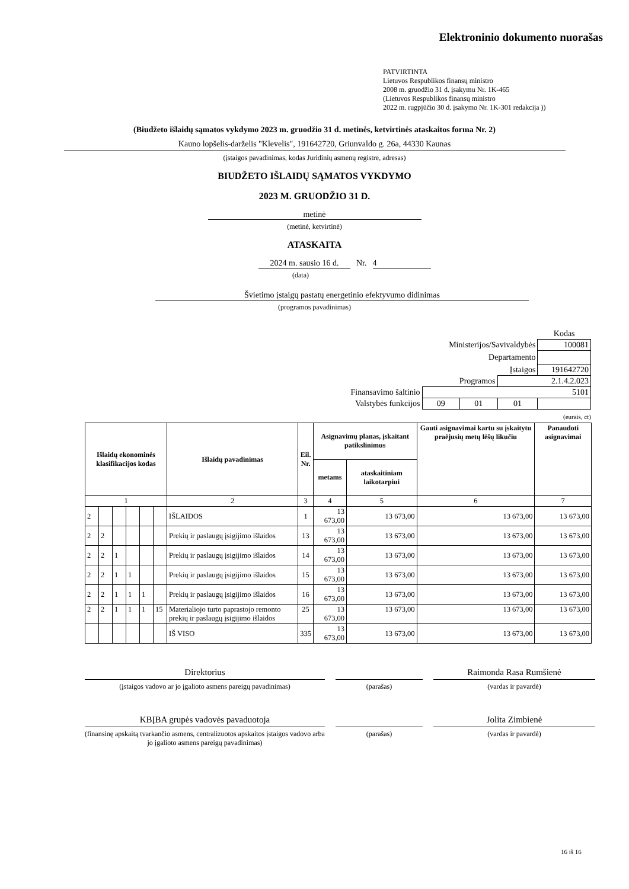Elektroninio dokumento nuorašas
PATVIRTINTA
Lietuvos Respublikos finansų ministro
2008 m. gruodžio 31 d. įsakymu Nr. 1K-465
(Lietuvos Respublikos finansų ministro
2022 m. rugpjūčio 30 d. įsakymo Nr. 1K-301 redakcija ))
(Biudžeto išlaidų sąmatos vykdymo 2023 m. gruodžio 31 d. metinės, ketvirtinės ataskaitos forma Nr. 2)
Kauno lopšelis-darželis "Klevelis", 191642720, Griunvaldo g. 26a, 44330 Kaunas
(įstaigos pavadinimas, kodas Juridinių asmenų registre, adresas)
BIUDŽETO IŠLAIDŲ SĄMATOS VYKDYMO
2023 M. GRUODŽIO 31 D.
metinė
(metinė, ketvirtinė)
ATASKAITA
2024 m. sausio 16 d. Nr. 4
(data)
Švietimo įstaigų pastatų energetinio efektyvumo didinimas
(programos pavadinimas)
| | | | | Kodas |
| Ministerijos/Savivaldybės | | | | 100081 |
| Departamento | | | | |
| Įstaigos | | | | 191642720 |
| Programos | | | 2.1.4.2.023 | |
| Finansavimo šaltinio | 5101 | | | |
| Valstybės funkcijos | 09 | 01 | 01 | |
(eurais, ct)
| Išlaidų ekonominės klasifikacijos kodas | | | | | | Išlaidų pavadinimas | Eil. Nr. | Asignavimų planas, įskaitant patikslinimus | | Gauti asignavimai kartu su įskaitytu praėjusių metų lėšų likučiu | Panaudoti asignavimai |
| --- | --- | --- | --- | --- | --- | --- | --- | --- | --- | --- | --- |
| | | | | | | | | metams | ataskaitiniam laikotarpiui | | |
| 1 | | | | | | 2 | 3 | 4 | 5 | 6 | 7 |
| 2 | | | | | | IŠLAIDOS | 1 | 13 673,00 | 13 673,00 | 13 673,00 | 13 673,00 |
| 2 | 2 | | | | | Prekių ir paslaugų įsigijimo išlaidos | 13 | 13 673,00 | 13 673,00 | 13 673,00 | 13 673,00 |
| 2 | 2 | 1 | | | | Prekių ir paslaugų įsigijimo išlaidos | 14 | 13 673,00 | 13 673,00 | 13 673,00 | 13 673,00 |
| 2 | 2 | 1 | 1 | | | Prekių ir paslaugų įsigijimo išlaidos | 15 | 13 673,00 | 13 673,00 | 13 673,00 | 13 673,00 |
| 2 | 2 | 1 | 1 | 1 | | Prekių ir paslaugų įsigijimo išlaidos | 16 | 13 673,00 | 13 673,00 | 13 673,00 | 13 673,00 |
| 2 | 2 | 1 | 1 | 1 | 15 | Materialiojo turto paprastojo remonto prekių ir paslaugų įsigijimo išlaidos | 25 | 13 673,00 | 13 673,00 | 13 673,00 | 13 673,00 |
| | | | | | | IŠ VISO | 335 | 13 673,00 | 13 673,00 | 13 673,00 | 13 673,00 |
Direktorius
(įstaigos vadovo ar jo įgalioto asmens pareigų pavadinimas)
(parašas)
Raimonda Rasa Rumšienė
(vardas ir pavardė)
KBĮBA grupės vadovės pavaduotoja
(finansinę apskaitą tvarkančio asmens, centralizuotos apskaitos įstaigos vadovo arba jo įgalioto asmens pareigų pavadinimas)
(parašas)
Jolita Zimbienė
(vardas ir pavardė)
16 iš 16